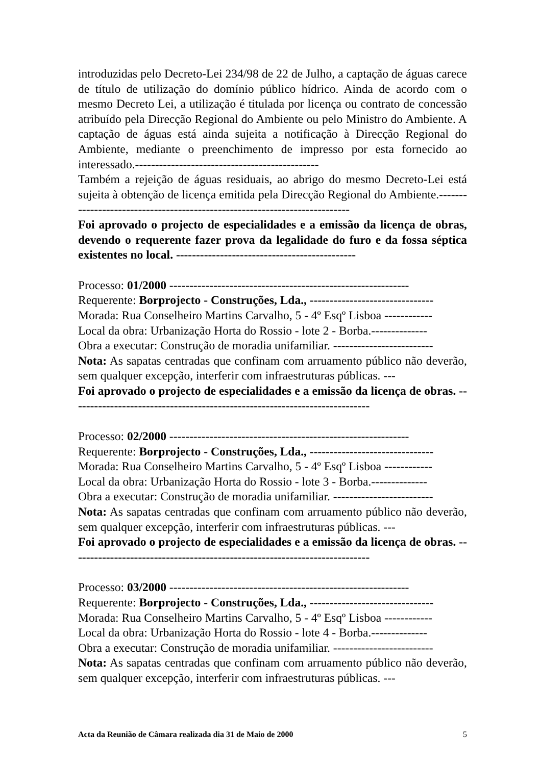introduzidas pelo Decreto-Lei 234/98 de 22 de Julho, a captação de águas carece de título de utilização do domínio público hídrico. Ainda de acordo com o mesmo Decreto Lei, a utilização é titulada por licença ou contrato de concessão atribuído pela Direcção Regional do Ambiente ou pelo Ministro do Ambiente. A captação de águas está ainda sujeita a notificação à Direcção Regional do Ambiente, mediante o preenchimento de impresso por esta fornecido ao interessado.----------------------------------------------
Também a rejeição de águas residuais, ao abrigo do mesmo Decreto-Lei está sujeita à obtenção de licença emitida pela Direcção Regional do Ambiente.---------------------------------------------------------------------------
Foi aprovado o projecto de especialidades e a emissão da licença de obras, devendo o requerente fazer prova da legalidade do furo e da fossa séptica existentes no local. ---------------------------------------------
Processo: 01/2000 ------------------------------------------------------------
Requerente: Borprojecto - Construções, Lda., -------------------------------
Morada: Rua Conselheiro Martins Carvalho, 5 - 4º Esqº Lisboa ------------
Local da obra: Urbanização Horta do Rossio - lote 2 - Borba.--------------
Obra a executar: Construção de moradia unifamiliar. -------------------------
Nota: As sapatas centradas que confinam com arruamento público não deverão, sem qualquer excepção, interferir com infraestruturas públicas. ---
Foi aprovado o projecto de especialidades e a emissão da licença de obras. ---------------------------------------------------------------------------
Processo: 02/2000 ------------------------------------------------------------
Requerente: Borprojecto - Construções, Lda., -------------------------------
Morada: Rua Conselheiro Martins Carvalho, 5 - 4º Esqº Lisboa ------------
Local da obra: Urbanização Horta do Rossio - lote 3 - Borba.--------------
Obra a executar: Construção de moradia unifamiliar. -------------------------
Nota: As sapatas centradas que confinam com arruamento público não deverão, sem qualquer excepção, interferir com infraestruturas públicas. ---
Foi aprovado o projecto de especialidades e a emissão da licença de obras. ---------------------------------------------------------------------------
Processo: 03/2000 ------------------------------------------------------------
Requerente: Borprojecto - Construções, Lda., -------------------------------
Morada: Rua Conselheiro Martins Carvalho, 5 - 4º Esqº Lisboa ------------
Local da obra: Urbanização Horta do Rossio - lote 4 - Borba.--------------
Obra a executar: Construção de moradia unifamiliar. -------------------------
Nota: As sapatas centradas que confinam com arruamento público não deverão, sem qualquer excepção, interferir com infraestruturas públicas. ---
Acta da Reunião de Câmara realizada dia 31 de Maio de 2000 5